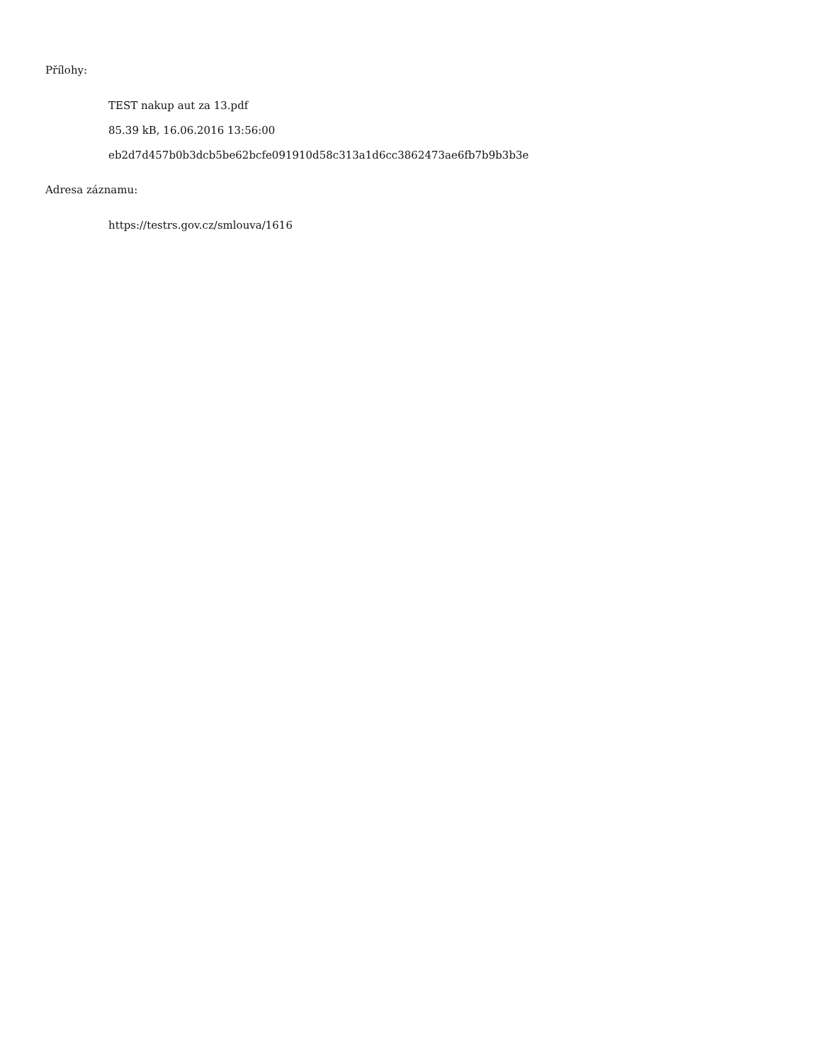Přílohy:
TEST nakup aut za 13.pdf
85.39 kB, 16.06.2016 13:56:00
eb2d7d457b0b3dcb5be62bcfe091910d58c313a1d6cc3862473ae6fb7b9b3b3e
Adresa záznamu:
https://testrs.gov.cz/smlouva/1616